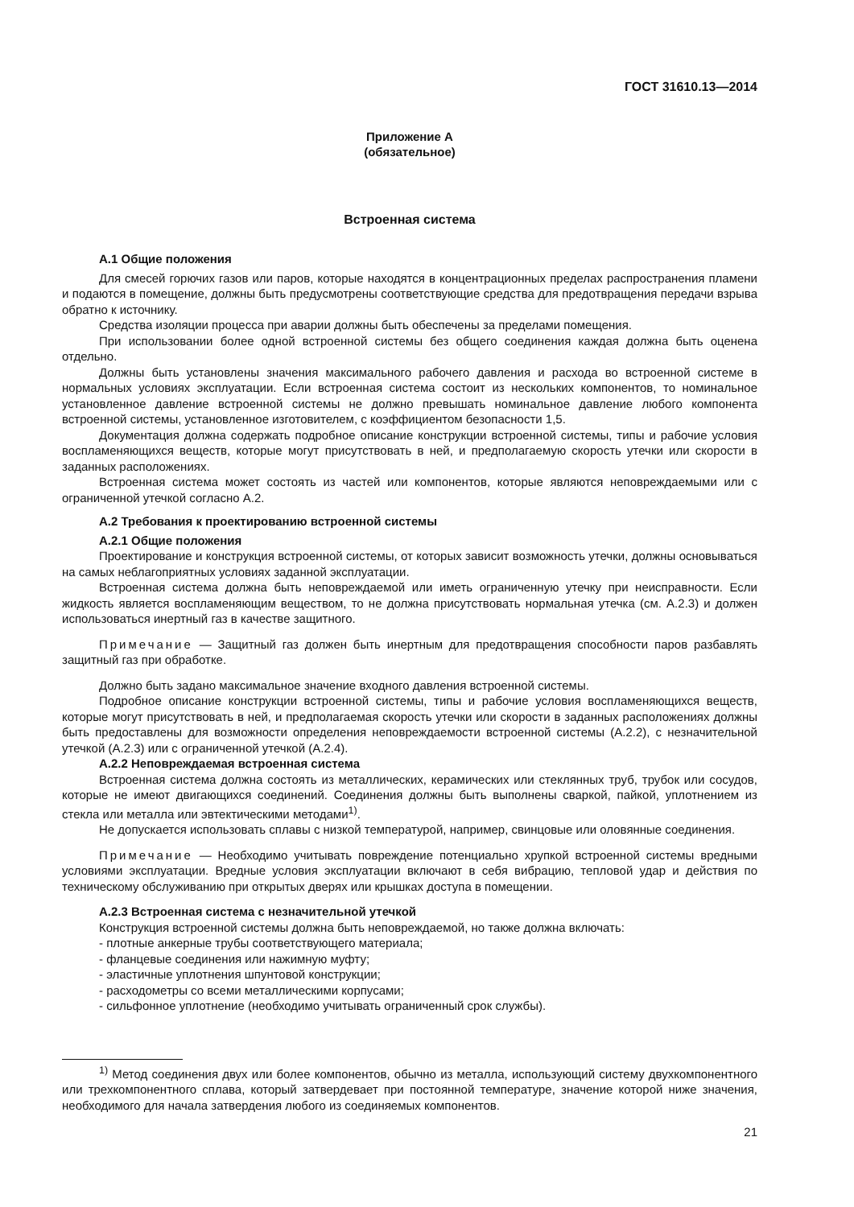ГОСТ 31610.13—2014
Приложение А
(обязательное)
Встроенная система
А.1 Общие положения
Для смесей горючих газов или паров, которые находятся в концентрационных пределах распространения пламени и подаются в помещение, должны быть предусмотрены соответствующие средства для предотвращения передачи взрыва обратно к источнику.
Средства изоляции процесса при аварии должны быть обеспечены за пределами помещения.
При использовании более одной встроенной системы без общего соединения каждая должна быть оценена отдельно.
Должны быть установлены значения максимального рабочего давления и расхода во встроенной системе в нормальных условиях эксплуатации. Если встроенная система состоит из нескольких компонентов, то номинальное установленное давление встроенной системы не должно превышать номинальное давление любого компонента встроенной системы, установленное изготовителем, с коэффициентом безопасности 1,5.
Документация должна содержать подробное описание конструкции встроенной системы, типы и рабочие условия воспламеняющихся веществ, которые могут присутствовать в ней, и предполагаемую скорость утечки или скорости в заданных расположениях.
Встроенная система может состоять из частей или компонентов, которые являются неповреждаемыми или с ограниченной утечкой согласно А.2.
А.2 Требования к проектированию встроенной системы
А.2.1 Общие положения
Проектирование и конструкция встроенной системы, от которых зависит возможность утечки, должны основываться на самых неблагоприятных условиях заданной эксплуатации.
Встроенная система должна быть неповреждаемой или иметь ограниченную утечку при неисправности. Если жидкость является воспламеняющим веществом, то не должна присутствовать нормальная утечка (см. А.2.3) и должен использоваться инертный газ в качестве защитного.
Примечание — Защитный газ должен быть инертным для предотвращения способности паров разбавлять защитный газ при обработке.
Должно быть задано максимальное значение входного давления встроенной системы.
Подробное описание конструкции встроенной системы, типы и рабочие условия воспламеняющихся веществ, которые могут присутствовать в ней, и предполагаемая скорость утечки или скорости в заданных расположениях должны быть предоставлены для возможности определения неповреждаемости встроенной системы (А.2.2), с незначительной утечкой (А.2.3) или с ограниченной утечкой (А.2.4).
А.2.2 Неповреждаемая встроенная система
Встроенная система должна состоять из металлических, керамических или стеклянных труб, трубок или сосудов, которые не имеют двигающихся соединений. Соединения должны быть выполнены сваркой, пайкой, уплотнением из стекла или металла или эвтектическими методами<sup>1)</sup>.
Не допускается использовать сплавы с низкой температурой, например, свинцовые или оловянные соединения.
Примечание — Необходимо учитывать повреждение потенциально хрупкой встроенной системы вредными условиями эксплуатации. Вредные условия эксплуатации включают в себя вибрацию, тепловой удар и действия по техническому обслуживанию при открытых дверях или крышках доступа в помещении.
А.2.3 Встроенная система с незначительной утечкой
Конструкция встроенной системы должна быть неповреждаемой, но также должна включать:
- плотные анкерные трубы соответствующего материала;
- фланцевые соединения или нажимную муфту;
- эластичные уплотнения шпунтовой конструкции;
- расходометры со всеми металлическими корпусами;
- сильфонное уплотнение (необходимо учитывать ограниченный срок службы).
<sup>1)</sup> Метод соединения двух или более компонентов, обычно из металла, использующий систему двухкомпонентного или трехкомпонентного сплава, который затвердевает при постоянной температуре, значение которой ниже значения, необходимого для начала затвердения любого из соединяемых компонентов.
21